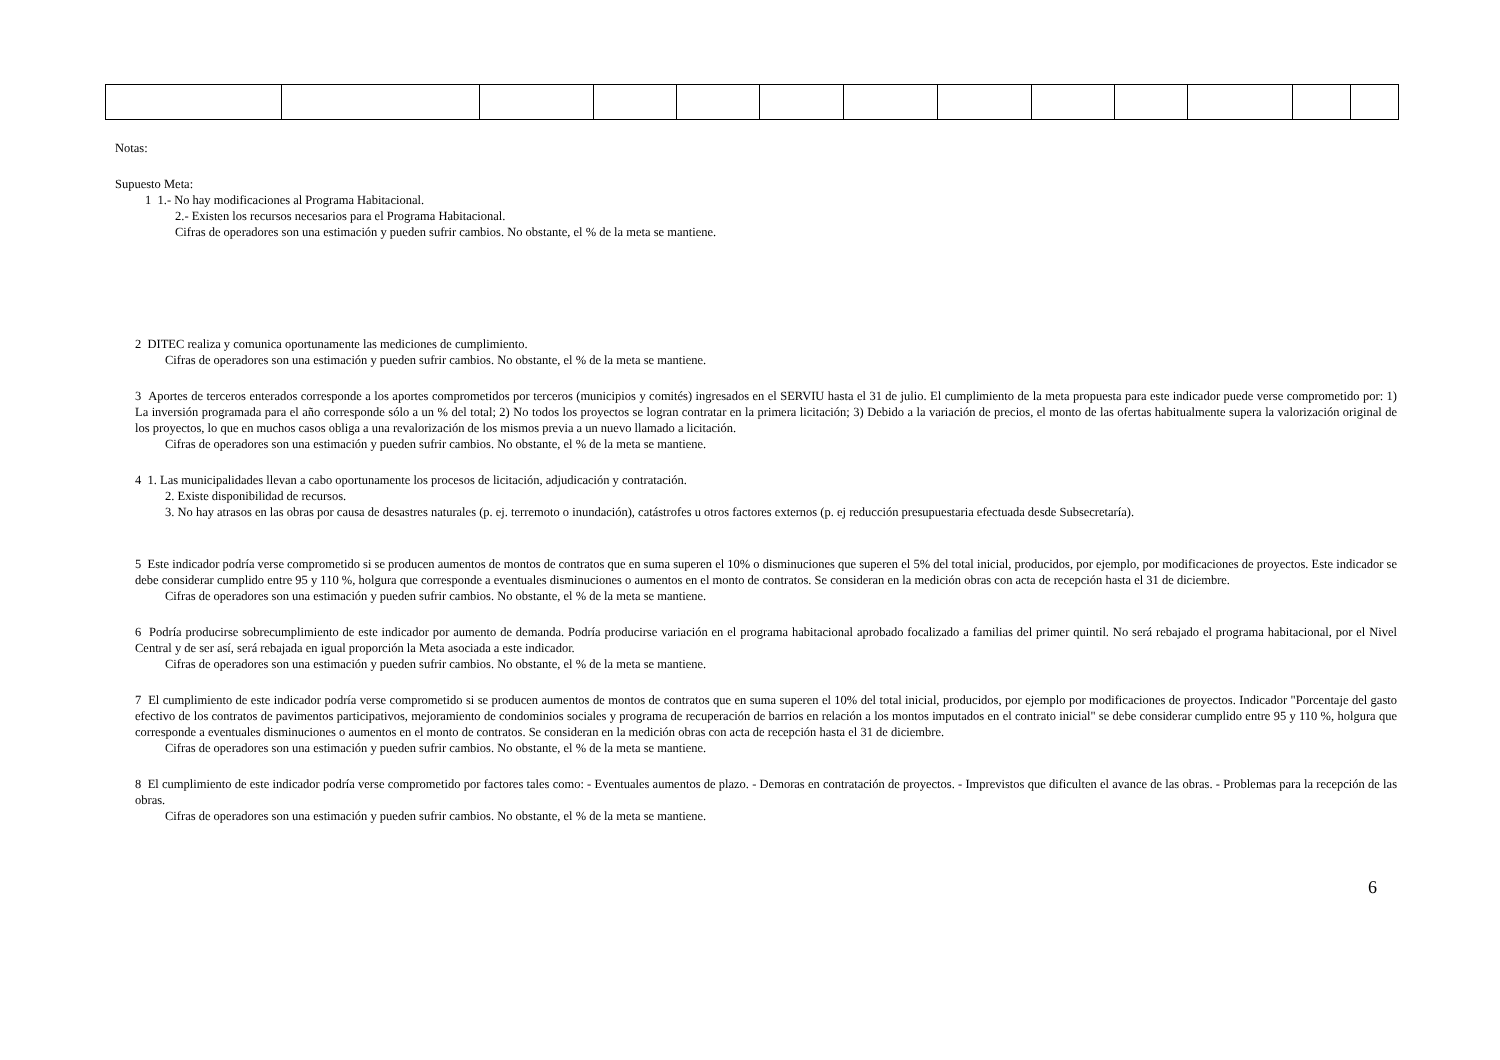Notas:
Supuesto Meta:
1 1.- No hay modificaciones al Programa Habitacional.
2.- Existen los recursos necesarios para el Programa Habitacional.
Cifras de operadores son una estimación y pueden sufrir cambios. No obstante, el % de la meta se mantiene.
2 DITEC realiza y comunica oportunamente las mediciones de cumplimiento.
Cifras de operadores son una estimación y pueden sufrir cambios. No obstante, el % de la meta se mantiene.
3 Aportes de terceros enterados corresponde a los aportes comprometidos por terceros (municipios y comités) ingresados en el SERVIU hasta el 31 de julio. El cumplimiento de la meta propuesta para este indicador puede verse comprometido por: 1) La inversión programada para el año corresponde sólo a un % del total; 2) No todos los proyectos se logran contratar en la primera licitación; 3) Debido a la variación de precios, el monto de las ofertas habitualmente supera la valorización original de los proyectos, lo que en muchos casos obliga a una revalorización de los mismos previa a un nuevo llamado a licitación.
Cifras de operadores son una estimación y pueden sufrir cambios. No obstante, el % de la meta se mantiene.
4 1. Las municipalidades llevan a cabo oportunamente los procesos de licitación, adjudicación y contratación.
2. Existe disponibilidad de recursos.
3. No hay atrasos en las obras por causa de desastres naturales (p. ej. terremoto o inundación), catástrofes u otros factores externos (p. ej reducción presupuestaria efectuada desde Subsecretaría).
5 Este indicador podría verse comprometido si se producen aumentos de montos de contratos que en suma superen el 10% o disminuciones que superen el 5% del total inicial, producidos, por ejemplo, por modificaciones de proyectos. Este indicador se debe considerar cumplido entre 95 y 110 %, holgura que corresponde a eventuales disminuciones o aumentos en el monto de contratos. Se consideran en la medición obras con acta de recepción hasta el 31 de diciembre.
Cifras de operadores son una estimación y pueden sufrir cambios. No obstante, el % de la meta se mantiene.
6 Podría producirse sobrecumplimiento de este indicador por aumento de demanda. Podría producirse variación en el programa habitacional aprobado focalizado a familias del primer quintil. No será rebajado el programa habitacional, por el Nivel Central y de ser así, será rebajada en igual proporción la Meta asociada a este indicador.
Cifras de operadores son una estimación y pueden sufrir cambios. No obstante, el % de la meta se mantiene.
7 El cumplimiento de este indicador podría verse comprometido si se producen aumentos de montos de contratos que en suma superen el 10% del total inicial, producidos, por ejemplo por modificaciones de proyectos. Indicador "Porcentaje del gasto efectivo de los contratos de pavimentos participativos, mejoramiento de condominios sociales y programa de recuperación de barrios en relación a los montos imputados en el contrato inicial" se debe considerar cumplido entre 95 y 110 %, holgura que corresponde a eventuales disminuciones o aumentos en el monto de contratos. Se consideran en la medición obras con acta de recepción hasta el 31 de diciembre.
Cifras de operadores son una estimación y pueden sufrir cambios. No obstante, el % de la meta se mantiene.
8 El cumplimiento de este indicador podría verse comprometido por factores tales como: - Eventuales aumentos de plazo. - Demoras en contratación de proyectos. - Imprevistos que dificulten el avance de las obras. - Problemas para la recepción de las obras.
Cifras de operadores son una estimación y pueden sufrir cambios. No obstante, el % de la meta se mantiene.
6